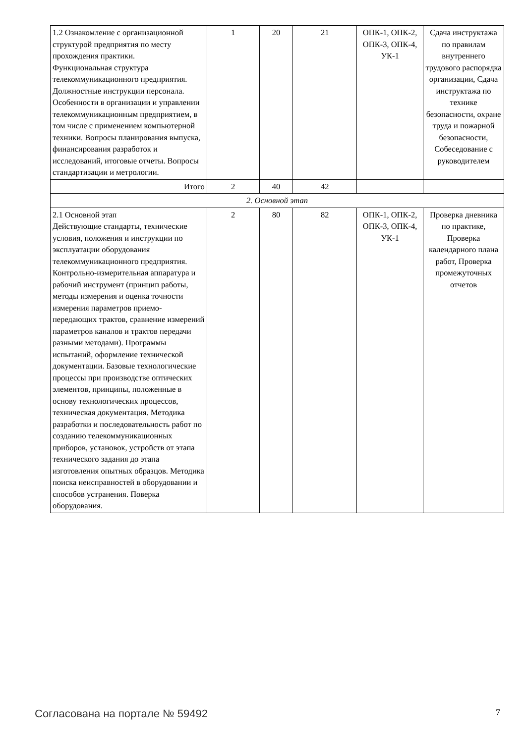| 1.2 Ознакомление с организационной структурой предприятия по месту прохождения практики. Функциональная структура телекоммуникационного предприятия. Должностные инструкции персонала. Особенности в организации и управлении телекоммуникационным предприятием, в том числе с применением компьютерной техники. Вопросы планирования выпуска, финансирования разработок и исследований, итоговые отчеты. Вопросы стандартизации и метрологии. | 1 | 20 | 21 | ОПК-1, ОПК-2, ОПК-3, ОПК-4, УК-1 | Сдача инструктажа по правилам внутреннего трудового распорядка организации, Сдача инструктажа по технике безопасности, охране труда и пожарной безопасности, Собеседование с руководителем |
| Итого | 2 | 40 | 42 | | |
| 2. Основной этап | | | | | |
| 2.1 Основной этап Действующие стандарты, технические условия, положения и инструкции по эксплуатации оборудования телекоммуникационного предприятия. Контрольно-измерительная аппаратура и рабочий инструмент (принцип работы, методы измерения и оценка точности измерения параметров приемо-передающих трактов, сравнение измерений параметров каналов и трактов передачи разными методами). Программы испытаний, оформление технической документации. Базовые технологические процессы при производстве оптических элементов, принципы, положенные в основу технологических процессов, техническая документация. Методика разработки и последовательность работ по созданию телекоммуникационных приборов, установок, устройств от этапа технического задания до этапа изготовления опытных образцов. Методика поиска неисправностей в оборудовании и способов устранения. Поверка оборудования. | 2 | 80 | 82 | ОПК-1, ОПК-2, ОПК-3, ОПК-4, УК-1 | Проверка дневника по практике, Проверка календарного плана работ, Проверка промежуточных отчетов |
Согласована на портале № 59492 7